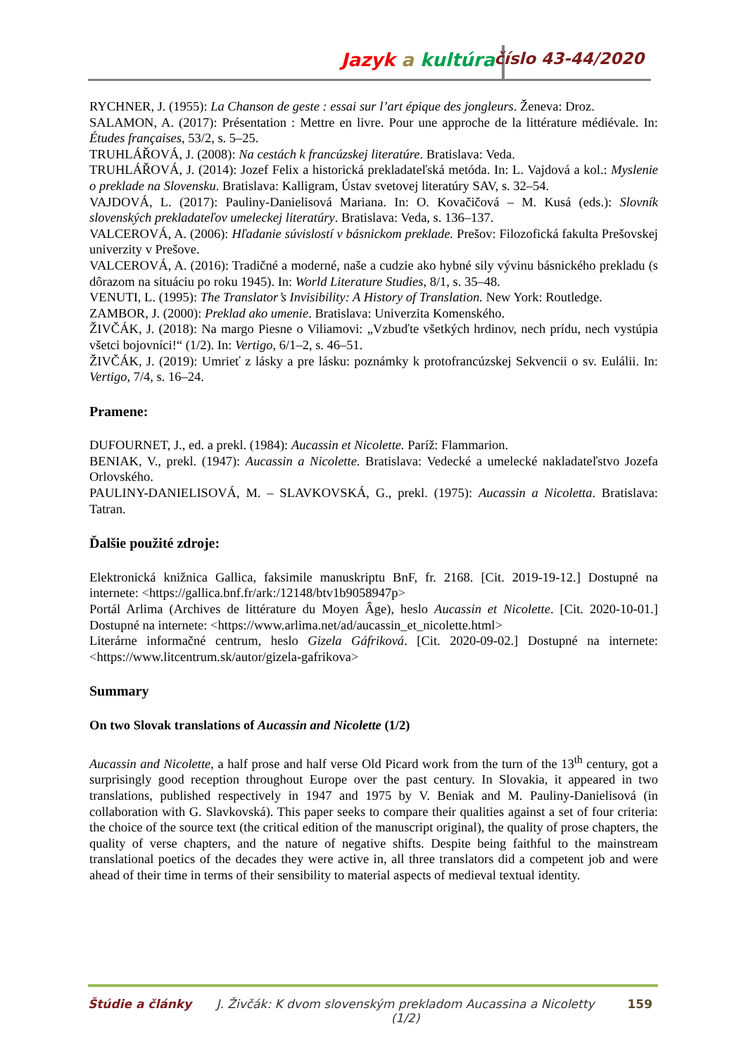Jazyk a kultúra číslo 43-44/2020
RYCHNER, J. (1955): La Chanson de geste : essai sur l’art épique des jongleurs. Ženeva: Droz.
SALAMON, A. (2017): Présentation : Mettre en livre. Pour une approche de la littérature médiévale. In: Études françaises, 53/2, s. 5–25.
TRUHLÁŘOVÁ, J. (2008): Na cestách k francúzskej literatúre. Bratislava: Veda.
TRUHLÁŘOVÁ, J. (2014): Jozef Felix a historická prekladateľská metóda. In: L. Vajdová a kol.: Myslenie o preklade na Slovensku. Bratislava: Kalligram, Ústav svetovej literatúry SAV, s. 32–54.
VAJDOVÁ, L. (2017): Pauliny-Danielisová Mariana. In: O. Kovačičová – M. Kusá (eds.): Slovník slovenských prekladateľov umeleckej literatúry. Bratislava: Veda, s. 136–137.
VALCEROVÁ, A. (2006): Hľadanie súvislostí v básnickom preklade. Prešov: Filozofická fakulta Prešovskej univerzity v Prešove.
VALCEROVÁ, A. (2016): Tradičné a moderné, naše a cudzie ako hybné sily vývinu básnického prekladu (s dôrazom na situáciu po roku 1945). In: World Literature Studies, 8/1, s. 35–48.
VENUTI, L. (1995): The Translator’s Invisibility: A History of Translation. New York: Routledge.
ZAMBOR, J. (2000): Preklad ako umenie. Bratislava: Univerzita Komenského.
ŽIVČÁK, J. (2018): Na margo Piesne o Viliamovi: „Vzbuďte všetkých hrdinov, nech prídu, nech vystúpia všetci bojovníci!“ (1/2). In: Vertigo, 6/1–2, s. 46–51.
ŽIVČÁK, J. (2019): Umrieť z lásky a pre lásku: poznámky k protofrancúzskej Sekvencii o sv. Eulálii. In: Vertigo, 7/4, s. 16–24.
Pramene:
DUFOURNET, J., ed. a prekl. (1984): Aucassin et Nicolette. Paríž: Flammarion.
BENIAK, V., prekl. (1947): Aucassin a Nicolette. Bratislava: Vedecké a umelecké nakladateľstvo Jozefa Orlovského.
PAULINY-DANIELISOVÁ, M. – SLAVKOVSKÁ, G., prekl. (1975): Aucassin a Nicoletta. Bratislava: Tatran.
Ďalšie použité zdroje:
Elektronická knižnica Gallica, faksimile manuskriptu BnF, fr. 2168. [Cit. 2019-19-12.] Dostupné na internete: <https://gallica.bnf.fr/ark:/12148/btv1b9058947p>
Portál Arlima (Archives de littérature du Moyen Âge), heslo Aucassin et Nicolette. [Cit. 2020-10-01.] Dostupné na internete: <https://www.arlima.net/ad/aucassin_et_nicolette.html>
Literárne informačné centrum, heslo Gizela Gáfriková. [Cit. 2020-09-02.] Dostupné na internete: <https://www.litcentrum.sk/autor/gizela-gafrikova>
Summary
On two Slovak translations of Aucassin and Nicolette (1/2)
Aucassin and Nicolette, a half prose and half verse Old Picard work from the turn of the 13<sup>th</sup> century, got a surprisingly good reception throughout Europe over the past century. In Slovakia, it appeared in two translations, published respectively in 1947 and 1975 by V. Beniak and M. Pauliny-Danielisová (in collaboration with G. Slavkovská). This paper seeks to compare their qualities against a set of four criteria: the choice of the source text (the critical edition of the manuscript original), the quality of prose chapters, the quality of verse chapters, and the nature of negative shifts. Despite being faithful to the mainstream translational poetics of the decades they were active in, all three translators did a competent job and were ahead of their time in terms of their sensibility to material aspects of medieval textual identity.
Štúdie a články J. Živčák: K dvom slovenským prekladom Aucassina a Nicoletty (1/2) 159